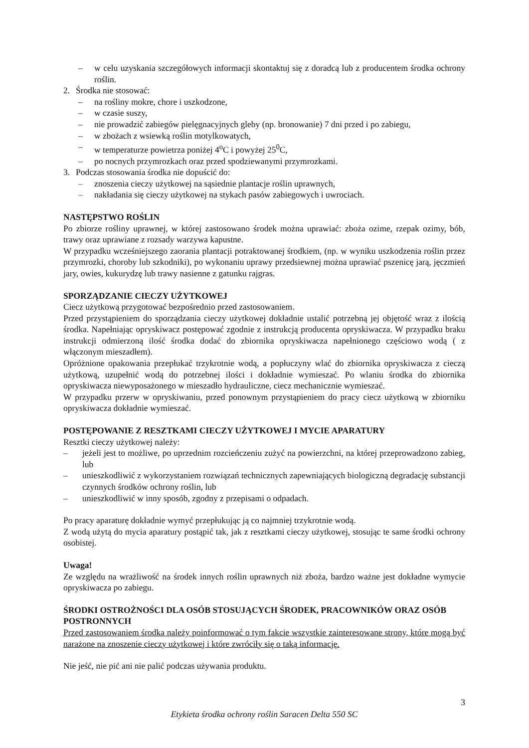– w celu uzyskania szczegółowych informacji skontaktuj się z doradcą lub z producentem środka ochrony roślin.
2. Środka nie stosować:
– na rośliny mokre, chore i uszkodzone,
– w czasie suszy,
– nie prowadzić zabiegów pielęgnacyjnych gleby (np. bronowanie) 7 dni przed i po zabiegu,
– w zbożach z wsiewką roślin motylkowatych,
– w temperaturze powietrza poniżej 4<sup>o</sup>C i powyżej 25<sup>0</sup>C,
– po nocnych przymrozkach oraz przed spodziewanymi przymrozkami.
3. Podczas stosowania środka nie dopuścić do:
– znoszenia cieczy użytkowej na sąsiednie plantacje roślin uprawnych,
– nakładania się cieczy użytkowej na stykach pasów zabiegowych i uwrociach.
NASTĘPSTWO ROŚLIN
Po zbiorze rośliny uprawnej, w której zastosowano środek można uprawiać: zboża ozime, rzepak ozimy, bób, trawy oraz uprawiane z rozsady warzywa kapustne.
W przypadku wcześniejszego zaorania plantacji potraktowanej środkiem, (np. w wyniku uszkodzenia roślin przez przymrozki, choroby lub szkodniki), po wykonaniu uprawy przedsiewnej można uprawiać pszenicę jarą, jęczmień jary, owies, kukurydzę lub trawy nasienne z gatunku rajgras.
SPORZĄDZANIE CIECZY UŻYTKOWEJ
Ciecz użytkową przygotować bezpośrednio przed zastosowaniem.
Przed przystąpieniem do sporządzania cieczy użytkowej dokładnie ustalić potrzebną jej objętość wraz z ilością środka. Napełniając opryskiwacz postępować zgodnie z instrukcją producenta opryskiwacza. W przypadku braku instrukcji odmierzoną ilość środka dodać do zbiornika opryskiwacza napełnionego częściowo wodą ( z włączonym mieszadłem).
Opróżnione opakowania przepłukać trzykrotnie wodą, a popłuczyny wlać do zbiornika opryskiwacza z cieczą użytkową, uzupełnić wodą do potrzebnej ilości i dokładnie wymieszać. Po wlaniu środka do zbiornika opryskiwacza niewyposażonego w mieszadło hydrauliczne, ciecz mechanicznie wymieszać.
W przypadku przerw w opryskiwaniu, przed ponownym przystąpieniem do pracy ciecz użytkową w zbiorniku opryskiwacza dokładnie wymieszać.
POSTĘPOWANIE Z RESZTKAMI CIECZY UŻYTKOWEJ I MYCIE APARATURY
Resztki cieczy użytkowej należy:
– jeżeli jest to możliwe, po uprzednim rozcieńczeniu zużyć na powierzchni, na której przeprowadzono zabieg, lub
– unieszkodliwić z wykorzystaniem rozwiązań technicznych zapewniających biologiczną degradację substancji czynnych środków ochrony roślin, lub
– unieszkodliwić w inny sposób, zgodny z przepisami o odpadach.
Po pracy aparaturę dokładnie wymyć przepłukując ją co najmniej trzykrotnie wodą.
Z wodą użytą do mycia aparatury postąpić tak, jak z resztkami cieczy użytkowej, stosując te same środki ochrony osobistej.
Uwaga!
Ze względu na wrażliwość na środek innych roślin uprawnych niż zboża, bardzo ważne jest dokładne wymycie opryskiwacza po zabiegu.
ŚRODKI OSTROŻNOŚCI DLA OSÓB STOSUJĄCYCH ŚRODEK, PRACOWNIKÓW ORAZ OSÓB POSTRONNYCH
Przed zastosowaniem środka należy poinformować o tym fakcie wszystkie zainteresowane strony, które mogą być narażone na znoszenie cieczy użytkowej i które zwróciły się o taką informację.
Nie jeść, nie pić ani nie palić podczas używania produktu.
3
Etykieta środka ochrony roślin Saracen Delta 550 SC